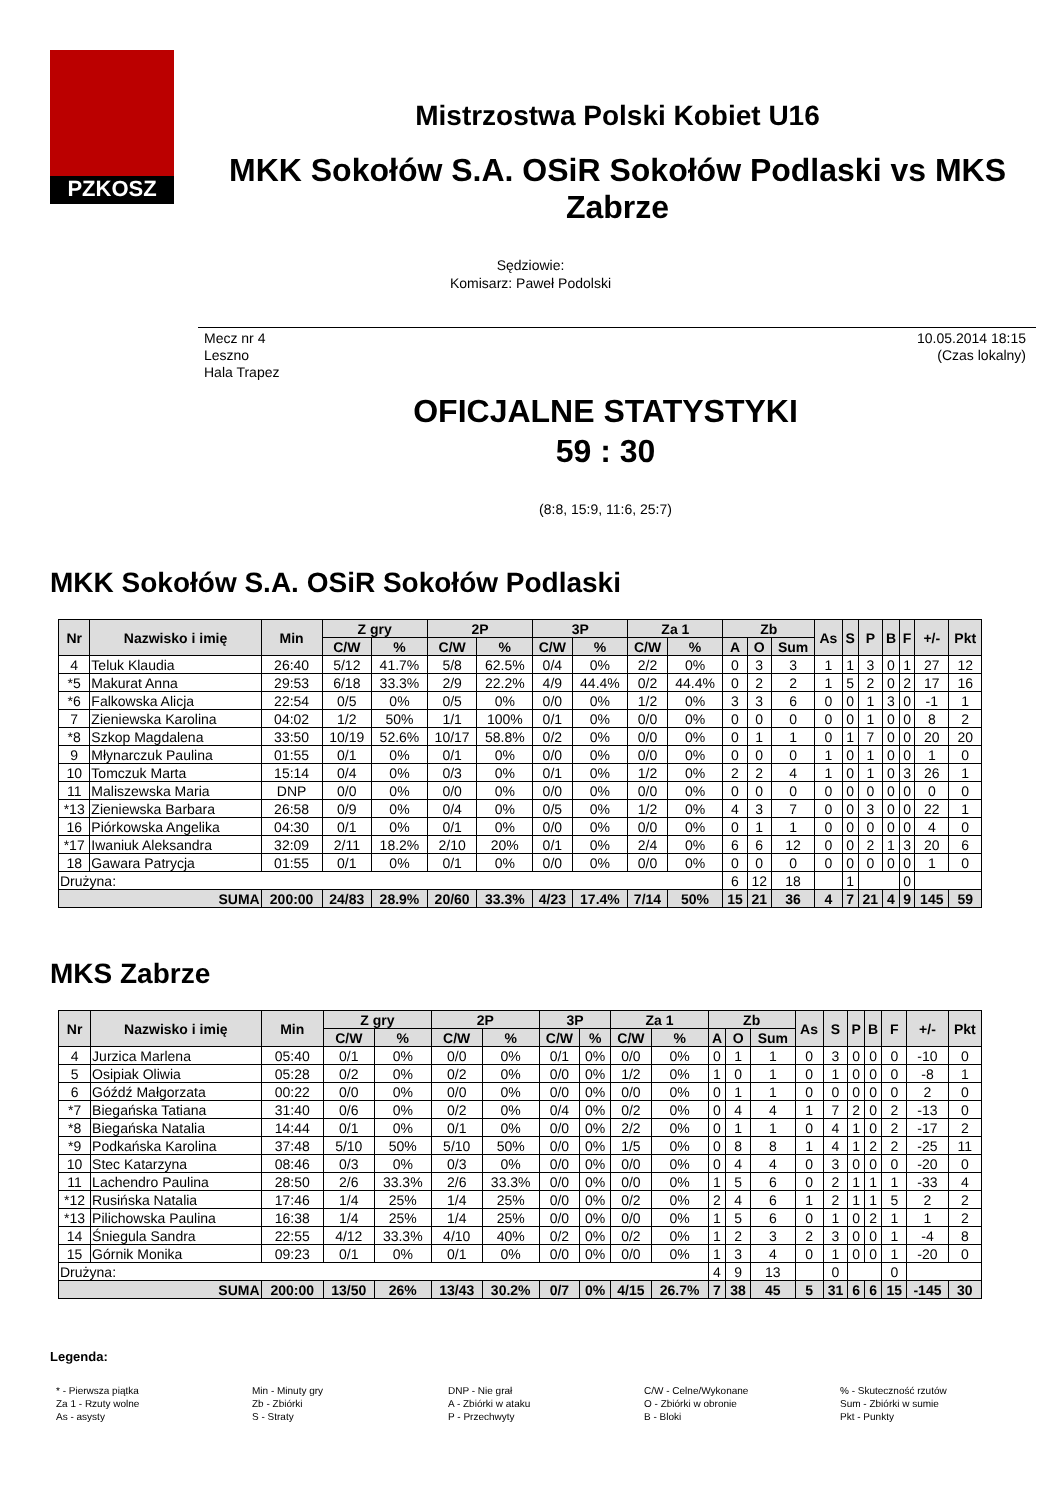PZKOSZ
Mistrzostwa Polski Kobiet U16
MKK Sokołów S.A. OSiR Sokołów Podlaski vs MKS Zabrze
Sędziowie:
Komisarz: Paweł Podolski
Mecz nr 4
Leszno
Hala Trapez
10.05.2014 18:15
(Czas lokalny)
OFICJALNE STATYSTYKI
59 : 30
(8:8, 15:9, 11:6, 25:7)
MKK Sokołów S.A. OSiR Sokołów Podlaski
| Nr | Nazwisko i imię | Min | Z gry | | 2P | | 3P | | Za 1 | | Zb | | | As | S | P | B | F | +/- | Pkt |
| --- | --- | --- | --- | --- | --- | --- | --- | --- | --- | --- | --- | --- | --- | --- | --- | --- | --- | --- | --- | --- |
| | | | C/W | % | C/W | % | C/W | % | C/W | % | A | O | Sum | | | | | | | |
| 4 | Teluk Klaudia | 26:40 | 5/12 | 41.7% | 5/8 | 62.5% | 0/4 | 0% | 2/2 | 0% | 0 | 3 | 3 | 1 | 1 | 3 | 0 | 1 | 27 | 12 |
| *5 | Makurat Anna | 29:53 | 6/18 | 33.3% | 2/9 | 22.2% | 4/9 | 44.4% | 0/2 | 44.4% | 0 | 2 | 2 | 1 | 5 | 2 | 0 | 2 | 17 | 16 |
| *6 | Falkowska Alicja | 22:54 | 0/5 | 0% | 0/5 | 0% | 0/0 | 0% | 1/2 | 0% | 3 | 3 | 6 | 0 | 0 | 1 | 3 | 0 | -1 | 1 |
| 7 | Zieniewska Karolina | 04:02 | 1/2 | 50% | 1/1 | 100% | 0/1 | 0% | 0/0 | 0% | 0 | 0 | 0 | 0 | 0 | 1 | 0 | 0 | 8 | 2 |
| *8 | Szkop Magdalena | 33:50 | 10/19 | 52.6% | 10/17 | 58.8% | 0/2 | 0% | 0/0 | 0% | 0 | 1 | 1 | 0 | 1 | 7 | 0 | 0 | 20 | 20 |
| 9 | Młynarczuk Paulina | 01:55 | 0/1 | 0% | 0/1 | 0% | 0/0 | 0% | 0/0 | 0% | 0 | 0 | 0 | 1 | 0 | 1 | 0 | 0 | 1 | 0 |
| 10 | Tomczuk Marta | 15:14 | 0/4 | 0% | 0/3 | 0% | 0/1 | 0% | 1/2 | 0% | 2 | 2 | 4 | 1 | 0 | 1 | 0 | 3 | 26 | 1 |
| 11 | Maliszewska Maria | DNP | 0/0 | 0% | 0/0 | 0% | 0/0 | 0% | 0/0 | 0% | 0 | 0 | 0 | 0 | 0 | 0 | 0 | 0 | 0 | 0 |
| *13 | Zieniewska Barbara | 26:58 | 0/9 | 0% | 0/4 | 0% | 0/5 | 0% | 1/2 | 0% | 4 | 3 | 7 | 0 | 0 | 3 | 0 | 0 | 22 | 1 |
| 16 | Piórkowska Angelika | 04:30 | 0/1 | 0% | 0/1 | 0% | 0/0 | 0% | 0/0 | 0% | 0 | 1 | 1 | 0 | 0 | 0 | 0 | 0 | 4 | 0 |
| *17 | Iwaniuk Aleksandra | 32:09 | 2/11 | 18.2% | 2/10 | 20% | 0/1 | 0% | 2/4 | 0% | 6 | 6 | 12 | 0 | 0 | 2 | 1 | 3 | 20 | 6 |
| 18 | Gawara Patrycja | 01:55 | 0/1 | 0% | 0/1 | 0% | 0/0 | 0% | 0/0 | 0% | 0 | 0 | 0 | 0 | 0 | 0 | 0 | 0 | 1 | 0 |
| Drużyna: | | | | | | | | | | | 6 | 12 | 18 | | 1 | | | 0 | | |
| SUMA | | 200:00 | 24/83 | 28.9% | 20/60 | 33.3% | 4/23 | 17.4% | 7/14 | 50% | 15 | 21 | 36 | 4 | 7 | 21 | 4 | 9 | 145 | 59 |
MKS Zabrze
| Nr | Nazwisko i imię | Min | Z gry | | 2P | | 3P | | Za 1 | | Zb | | | As | S | P | B | F | +/- | Pkt |
| --- | --- | --- | --- | --- | --- | --- | --- | --- | --- | --- | --- | --- | --- | --- | --- | --- | --- | --- | --- | --- |
| | | | C/W | % | C/W | % | C/W | % | C/W | % | A | O | Sum | | | | | | | |
| 4 | Jurzica Marlena | 05:40 | 0/1 | 0% | 0/0 | 0% | 0/1 | 0% | 0/0 | 0% | 0 | 1 | 1 | 0 | 3 | 0 | 0 | 0 | -10 | 0 |
| 5 | Osipiak Oliwia | 05:28 | 0/2 | 0% | 0/2 | 0% | 0/0 | 0% | 1/2 | 0% | 1 | 0 | 1 | 0 | 1 | 0 | 0 | 0 | -8 | 1 |
| 6 | Góźdź Małgorzata | 00:22 | 0/0 | 0% | 0/0 | 0% | 0/0 | 0% | 0/0 | 0% | 0 | 1 | 1 | 0 | 0 | 0 | 0 | 0 | 2 | 0 |
| *7 | Biegańska Tatiana | 31:40 | 0/6 | 0% | 0/2 | 0% | 0/4 | 0% | 0/2 | 0% | 0 | 4 | 4 | 1 | 7 | 2 | 0 | 2 | -13 | 0 |
| *8 | Biegańska Natalia | 14:44 | 0/1 | 0% | 0/1 | 0% | 0/0 | 0% | 2/2 | 0% | 0 | 1 | 1 | 0 | 4 | 1 | 0 | 2 | -17 | 2 |
| *9 | Podkańska Karolina | 37:48 | 5/10 | 50% | 5/10 | 50% | 0/0 | 0% | 1/5 | 0% | 0 | 8 | 8 | 1 | 4 | 1 | 2 | 2 | -25 | 11 |
| 10 | Stec Katarzyna | 08:46 | 0/3 | 0% | 0/3 | 0% | 0/0 | 0% | 0/0 | 0% | 0 | 4 | 4 | 0 | 3 | 0 | 0 | 0 | -20 | 0 |
| 11 | Lachendro Paulina | 28:50 | 2/6 | 33.3% | 2/6 | 33.3% | 0/0 | 0% | 0/0 | 0% | 1 | 5 | 6 | 0 | 2 | 1 | 1 | 1 | -33 | 4 |
| *12 | Rusińska Natalia | 17:46 | 1/4 | 25% | 1/4 | 25% | 0/0 | 0% | 0/2 | 0% | 2 | 4 | 6 | 1 | 2 | 1 | 1 | 5 | 2 | 2 |
| *13 | Pilichowska Paulina | 16:38 | 1/4 | 25% | 1/4 | 25% | 0/0 | 0% | 0/0 | 0% | 1 | 5 | 6 | 0 | 1 | 0 | 2 | 1 | 1 | 2 |
| 14 | Śniegula Sandra | 22:55 | 4/12 | 33.3% | 4/10 | 40% | 0/2 | 0% | 0/2 | 0% | 1 | 2 | 3 | 2 | 3 | 0 | 0 | 1 | -4 | 8 |
| 15 | Górnik Monika | 09:23 | 0/1 | 0% | 0/1 | 0% | 0/0 | 0% | 0/0 | 0% | 1 | 3 | 4 | 0 | 1 | 0 | 0 | 1 | -20 | 0 |
| Drużyna: | | | | | | | | | | | 4 | 9 | 13 | | 0 | | | 0 | | |
| SUMA | | 200:00 | 13/50 | 26% | 13/43 | 30.2% | 0/7 | 0% | 4/15 | 26.7% | 7 | 38 | 45 | 5 | 31 | 6 | 6 | 15 | -145 | 30 |
Legenda:
* - Pierwsza piątka
Za 1 - Rzuty wolne
As - asysty
Min - Minuty gry
Zb - Zbiórki
S - Straty
DNP - Nie grał
A - Zbiórki w ataku
P - Przechwyty
C/W - Celne/Wykonane
O - Zbiórki w obronie
B - Bloki
% - Skuteczność rzutów
Sum - Zbiórki w sumie
Pkt - Punkty